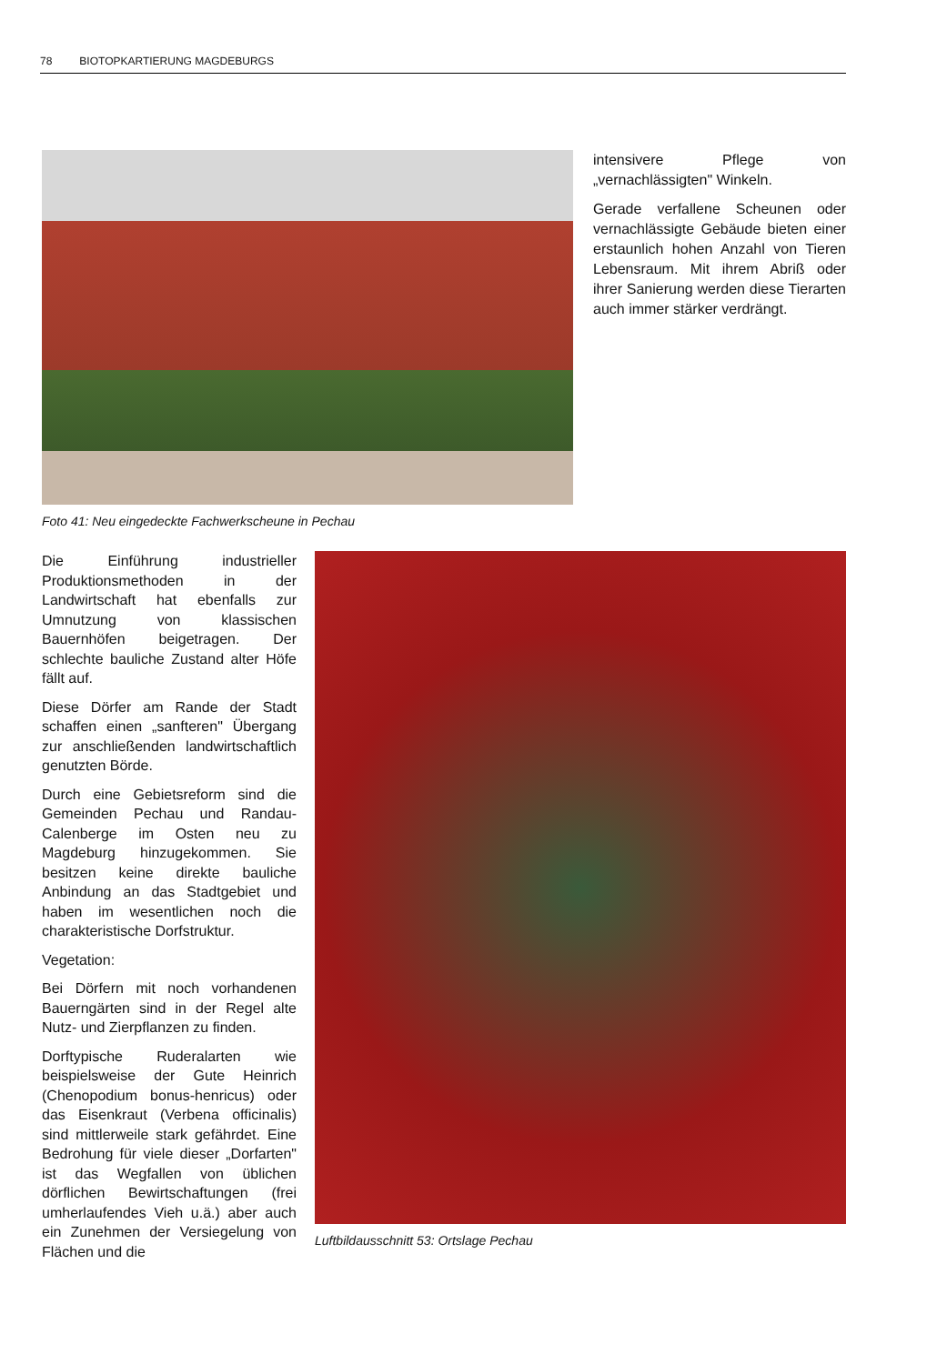78 BIOTOPKARTIERUNG MAGDEBURGS
Foto 41: Neu eingedeckte Fachwerkscheune in Pechau
intensivere Pflege von „vernachlässigten" Winkeln.
Gerade verfallene Scheunen oder vernachlässigte Gebäude bieten einer erstaunlich hohen Anzahl von Tieren Lebensraum. Mit ihrem Abriß oder ihrer Sanierung werden diese Tierarten auch immer stärker verdrängt.
Die Einführung industrieller Produktionsmethoden in der Landwirtschaft hat ebenfalls zur Umnutzung von klassischen Bauernhöfen beigetragen. Der schlechte bauliche Zustand alter Höfe fällt auf.
Diese Dörfer am Rande der Stadt schaffen einen „sanfteren" Übergang zur anschließenden landwirtschaftlich genutzten Börde.
Durch eine Gebietsreform sind die Gemeinden Pechau und Randau-Calenberge im Osten neu zu Magdeburg hinzugekommen. Sie besitzen keine direkte bauliche Anbindung an das Stadtgebiet und haben im wesentlichen noch die charakteristische Dorfstruktur.
Vegetation:
Bei Dörfern mit noch vorhandenen Bauerngärten sind in der Regel alte Nutz- und Zierpflanzen zu finden.
Dorftypische Ruderalarten wie beispielsweise der Gute Heinrich (Chenopodium bonus-henricus) oder das Eisenkraut (Verbena officinalis) sind mittlerweile stark gefährdet. Eine Bedrohung für viele dieser „Dorfarten" ist das Wegfallen von üblichen dörflichen Bewirtschaftungen (frei umherlaufendes Vieh u.ä.) aber auch ein Zunehmen der Versiegelung von Flächen und die
Luftbildausschnitt 53: Ortslage Pechau